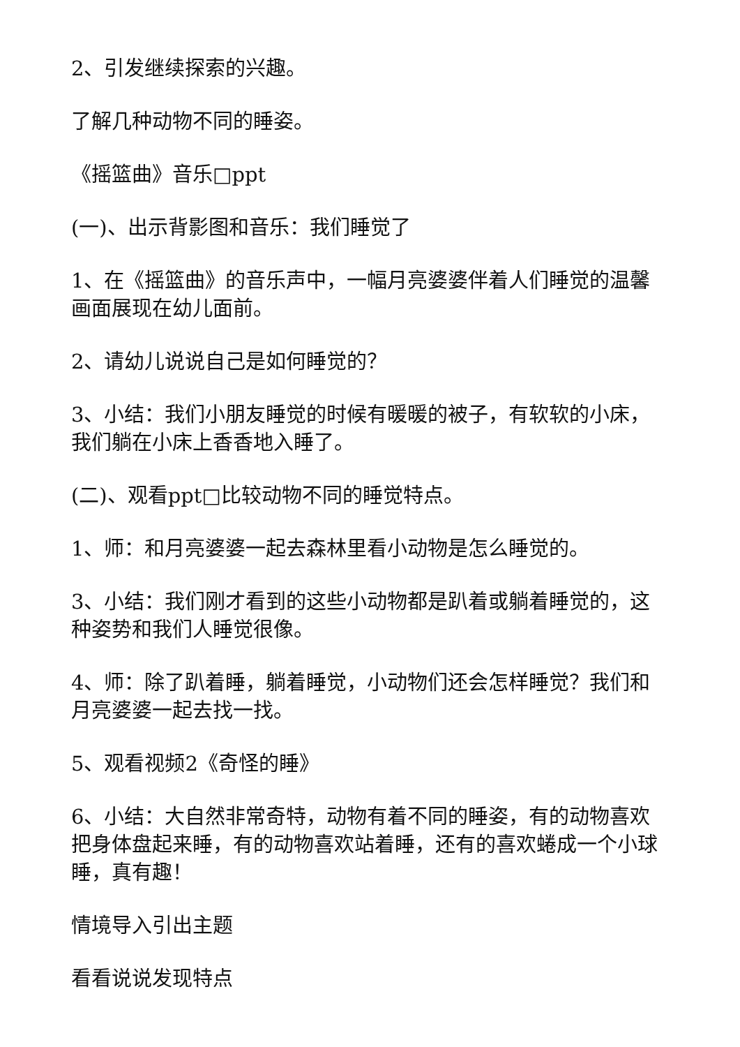2、引发继续探索的兴趣。
了解几种动物不同的睡姿。
《摇篮曲》音乐□ppt
(一)、出示背影图和音乐：我们睡觉了
1、在《摇篮曲》的音乐声中，一幅月亮婆婆伴着人们睡觉的温馨画面展现在幼儿面前。
2、请幼儿说说自己是如何睡觉的？
3、小结：我们小朋友睡觉的时候有暖暖的被子，有软软的小床，我们躺在小床上香香地入睡了。
(二)、观看ppt□比较动物不同的睡觉特点。
1、师：和月亮婆婆一起去森林里看小动物是怎么睡觉的。
3、小结：我们刚才看到的这些小动物都是趴着或躺着睡觉的，这种姿势和我们人睡觉很像。
4、师：除了趴着睡，躺着睡觉，小动物们还会怎样睡觉？我们和月亮婆婆一起去找一找。
5、观看视频2《奇怪的睡》
6、小结：大自然非常奇特，动物有着不同的睡姿，有的动物喜欢把身体盘起来睡，有的动物喜欢站着睡，还有的喜欢蜷成一个小球睡，真有趣！
情境导入引出主题
看看说说发现特点